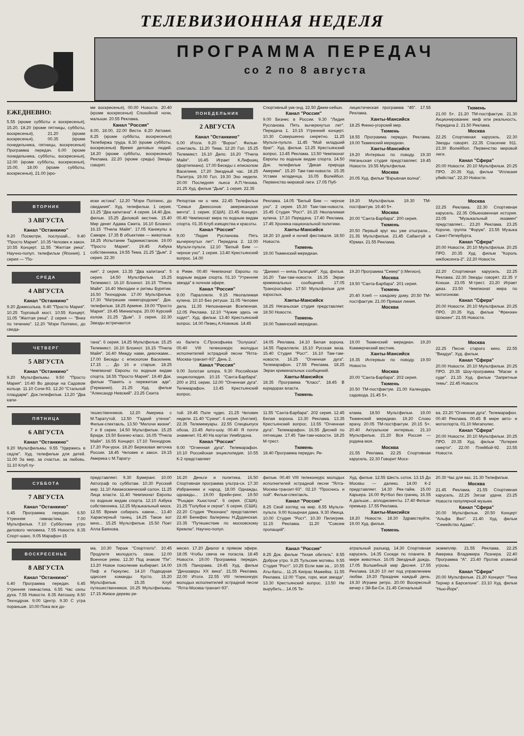ТЕЛЕВИЗИОННАЯ НЕДЕЛЯ
ПРОГРАММА ПЕРЕДАЧ
со 2 по 8 августа
ЕЖЕДНЕВНО:
5.55 (кроме субботы и воскресенья), 15.20, 18.20 (кроме пятницы, субботы, воскресенья), 21.20 (кроме воскресенья), 00.35 (кроме понедельника, пятницы, воскресенья) Программа передач. 6.00 (кроме понедельника, субботы, воскресенья), 12.00 (кроме субботы, воскресенья), 15.00, 18.00 (кроме субботы, воскресенья), 21.00 (кро-
ме воскресенья), 00.00 Новости. 20.40 (кроме воскресенья) Спокойной ночи, малыши. 20.55 Реклама.
Канал "Россия"
8.00, 18.00, 22.00 Вести. 8.20 Автомиг. 8.25 (кроме субботы, воскресенья) Телебиржа труда. 8.30 (кроме субботы, воскресенья) Время деловых людей. 18.20 (кроме субботы, воскресенья) Реклама. 22.20 (кроме среды) Звезды говорят.
ПОНЕДЕЛЬНИК
2 АВГУСТА
Канал "Останкино"
6.00 Итоги. 9.20 "Ворон". Фильм-спектакль. 11.20 Тема. 12.20 Гол. 15.25 Телемикст. 16.10 Дело. 16.20 "Пчела Майя". 16.45 Играет К.Лифшиц (фортепиано). 17.00 Беседы с епископом Василием. 17.20 Звездный час. 18.25 Палитра. 19.00 Гол. 19.30 Эхо недели. 20.00 Последняя пьеса А.П.Чехова. 21.25 Худ. фильм "Дым". 1 серия. 22.35
Спортивный уик-энд. 22.50 Джем-сейшн.
Канал "Россия"
9.00 Бизнес в России. 9.30 "Лидия Русланова. Пять вычеркнутых лет". Передача 1. 10.15 Утренний концерт. 10.30 Совершенно секретно. 11.25 Мульти-пульти. 11.45 "Мой младший брат". Худ. фильм. 13.25 Крестьянский вопрос. 13.45 Реклама. 13.50 Чемпионат Европы по водным видам спорта. 14.50 Док. телефильм "Дикая природа Америки". 15.20 Там-там-новости. 15.35 Устами младенца. 16.05 Волейбол. Первенство мировой лиги. 17.05 Пуб-
лицистическая программа "45". 17.55 Реклама.
Ханты-Мансийск
18.25 Финно-угорский мир.
Тюмень
18.55 Программа передач. Реклама. 19.00 Тюменский меридиан.
Ханты-Мансийск
19.20 Интервью по поводу. 19.30 Няганьская студия представляет. 19.45 Новости. 19.55 Мультфильм.
Москва
20.05 Худ. фильм "Взрывная волна".
Тюмень
21.00 5+. 21.20 ТМ-постфактум. 21.30 Акционирование: миф или реальность. Передача 2. 21.50 Реклама.
Москва
22.25 Спортивная карусель. 22.30 Звезды говорят. 22.35 Спасение 911. 23.30 Волейбол. Первенство мировой лиги.
Канал "Сфера"
20.00 Новости. 20.10 Мультфильм. 20.25 ПРО. 20.35 Худ. фильм "Иллюзия убийства". 22.20 Новости.
ВТОРНИК
3 АВГУСТА
Канал "Останкино"
9.20 Посмотри, послушай... 9.40 "Просто Мария". 10.35 Человек и закон. 10.55 Концерт. 11.55 "Желтая река". Научно-попул. телефильм (Япония). 1 серия — "По-
иски истока". 12.20 "Мэри Поппинс, до свидания". Худ. телефильм. 1 серия. 13.25 "Два капитана". 4 серия. 14.40 Док. фильм. 15.25 Деловой вестник. 15.40 Мир денег Адама Смита. 16.10 Блокнот. 16.15 "Пчела Майя". 17.05 Каникулы в Самаре. 17.35 В объективе — животные. 18.25 Испытание Таджикистаном. 19.00 "Просто Мария". 19.45 Азбука собственника. 19.55 Тема. 21.25 "Дым". 2 серия. 22.30
Репортаж ни о чем. 22.45 Телефильм "Семья Джексонов: американская мечта". 1 серия. (США). 23.45 Концерт. 00.40 Чемпионат мира по водным видам спорта. 01.35 Клуб изящества и красоты.
Канал "Россия"
9.00 "Лидия Русланова. Пять вычеркнутых лет". Передача 2. 12.00 Мульти-пульти. 12.10 "Белый Бим — черное ухо". 1 серия. 13.40 Крестьянский вопрос. 14.00
Реклама. 14.05 "Белый Бим — черное ухо". 2 серия. 15.30 Там-там-новости. 15.45 Студия "Рост". 16.15 Неопалимая купина. 17.10 Передача. 17.40 Реклама. 17.45 Хроника национальной политики.
Ханты-Мансийск
18.20 10 дней и ночей фестиваля. 18.50 Новости.
Тюмень
19.00 Тюменский меридиан.
19.20 Мультфильм. 19.30 ТМ-постфактум. 19.40 5+.
Москва
20.00 "Санта-Барбара". 200 серия.
Тюмень
20.50 Первый круг мы уже отыграли... 21.35 Мультфильм. 21.45 Сабантуй в Юрмах. 21.55 Реклама.
Москва
22.25 Реклама. 22.30 Спортивная карусель. 22.35 Обыкновенная история. 23.05 "Музыкальный экзамен" представляет... 23.20 Реклама. 23.25 Короче, группа "Форум". 23.55 Музыка Санкт-Петербурга.
Канал "Сфера"
20.00 Новости. 20.10 Мультфильм. 20.25 ПРО. 20.35 Худ. фильм "Король кикбоксинга-2". 22.20 Новости.
СРЕДА
4 АВГУСТА
Канал "Останкино"
9.20 Домисолька. 9.40 "Просто Мария". 10.25 Торговый мост. 10.55 Концерт. 11.05 "Желтая река". 2 серия — "Вниз по течению". 12.20 "Мэри Поппинс, до свида-
ния". 2 серия. 13.35 "Два капитана". 5 серия. 14.50 Мультфильм. 15.25 Телемикст. 16.10 Блокнот. 16.15 "Пчела Майя". 16.40 Мелодии и ритмы Бурятии. 16.50 Технодром. 17.00 Мультфильм. 17.30 "Матрешки нижегородские". Док. телефильм. 18.25 Армяне. 19.00 "Просто Мария". 19.45 Миниатюра. 20.00 Курский излом. 21.25 "Дым". 3 серия. 22.30 Звезды встречаются
в Риме. 00.40 Чемпионат Европы по водным видам спорта. 01.10 "Утренняя звезда" в ночном эфире.
Канал "Россия"
9.00 Параллели. 9.15 Неопалимая купина. 10.10 Без ретуши. 11.05 Человек дела. 11.35 Непознанная Вселенная. 12.05 Реклама. 12.10 "Чужие здесь не ходят". Худ. фильм. 13.40 Крестьянский вопрос. 14.00 Певец А.Новиков. 14.45
"Даниил — князь Галицкий". Худ. фильм. 16.20 Там-там-новости. 16.35 Экран криминальных сообщений. 17.05 Трансросэфир. 17.50 Мультфильм для взрослых.
Ханты-Мансийск
18.25 Няганьская студия представляет. 18.50 Новости.
Тюмень
19.00 Тюменский меридиан.
19.20 Программа "Север" (г.Мегион).
Москва
19.50 "Санта-Барбара". 201 серия.
Тюмень
20.40 Хлеб — каждому дому. 20.50 ТМ-постфактум. 21.00 Прямая линия.
Москва
22.20 Спортивная карусель. 22.25 Реклама. 22.30 Звезды говорят. 22.35 У Ксюши. 23.05 М-трест. 23.20 Играет джаз. 23.50 Чемпионат мира по мотогонкам.
Канал "Сфера"
20.00 Новости. 20.10 Мультфильм. 20.25 ПРО. 20.35 Худ. фильм "Френхен Шлюхен". 21.55 Новости.
ЧЕТВЕРГ
5 АВГУСТА
Канал "Останкино"
9.20 Мультфильмы. 9.50 "Просто Мария". 10.40 Во дворце на Садовом кольце. 11.10 Сочи-93. 12.20 "Стальной плацдарм". Док.телефильм. 13.20 "Два капи-
тана". 6 серия. 14.25 Мультфильм. 15.25 Телемикст. 16.10 Блокнот. 16.15 "Пчела Майя". 16.40 Между нами, девочками... 17.00 Беседы с епископом Василием. 17.15 ... До 16 и старше. 18.25 Чемпионат Европы по водным видам спорта. 18.55 "Просто Мария". 19.40 Док. фильм "Память о пережитом аде". (Германия). 21.25 Худ. фильм "Александр Невский". 23.25 Сюита
из балета С.Прокофьева "Золушка". 00.40 VIII телеконкурс молодых исполнителей эстрадной песни "Ялта-Москва-транзит-93". День 2.
Канал "Россия"
9.00 Золотая шпора. 9.30 Российская энциклопедия. 10.15 "Санта-Барбара". 200 и 201 серии. 12.00 "Огненная дуга". Телемарафон. 13.45 Крестьянский вопрос.
14.05 Реклама. 14.10 Белая ворона. 14.55 Параллели. 15.10 Русская виза. 15.40 Студия "Рост". 16.10 Там-там-новости. 16.25 "Огненная дуга". Телемарафон. 17.55 Реклама. 18.25 Экран криминальных сообщений.
Ханты-Мансийск
18.35 Программа "Класс". 18.45 В коридорах власти.
Тюмень
19.00 Тюменский меридиан. 19.20 Коммерческий вестник.
Ханты-Мансийск
19.35 Интервью по поводу. 19.50 Новости.
Москва
20.00 "Санта-Барбара". 202 серия.
Тюмень
20.50 ТМ-постфактум. 21.00 Календарь садовода. 21.45 5+.
Москва
22.25 Песни старого кино. 22.55 "Виадук". Худ. фильм.
Канал "Сфера"
20.00 Новости. 20.10 Мультфильм. 20.25 ПРО. 20.35 Шоу-программа "Маски в суде". 21.15 Худ. фильм "Запретные темы". 22.45 Новости.
ПЯТНИЦА
6 АВГУСТА
Канал "Останкино"
9.20 Мультфильмы. 9.55 "Удержись в седле". Худ. телефильм для детей. 11.00 За мир, за счастье, за любовь. 11.10 Клуб пу-
тешественников. 12.20 Америка с М.Таратутой. 12.50 "Гадкий утенок". Фильм-спектакль. 13.50 "Мелочи жизни". 7 и 8 серии. 14.50 Мультфильм. 15.25 Бридж. 15.50 Бизнес-класс. 16.05 "Пчела Майя". 16.55 Концерт. 17.10 Технодром. 17.20 Рок-урок. 18.20 Березовая веточка России. 18.45 Человек и закон. 19.15 Америка с М.Тарату-
той. 19.45 Поле чудес. 21.25 Человек недели. 21.40 "Суини". 6 серия. (Англия). 22.35 Телемемуары. 22.55 Спецвыпуск обоза. 23.45 Авто-шоу. 00.40 Я почти знаменит. 01.40 На кортах Уимблдона.
Канал "Россия"
9.00 "Огненная дуга". Телемарафон. 10.10 Российская энциклопедия. 10.55 К-2 представляет
11.55 "Санта-Барбара". 202 серия. 12.45 Белая ворона. 13.30 Реклама. 13.35 Крестьянский вопрос. 13.55 "Огненная дуга". Телемарафон. 16.55 Дисней по пятницам. 17.45 Там-там-новости. 18.25 М-трест.
Тюмень
18.40 Программа передач. Ре-
клама. 18.50 Мультфильм. 19.00 Тюменский меридиан. 19.20 Слово врачу. 20.05 ТМ-постфактум. 20.15 5+. 20.40 Актуальное интервью. 21.10 Мультфильм. 21.20 Вся Россия — родина моя.
Москва
21.55 Реклама. 22.25 Спортивная карусель. 22.30 Говорит Моск-
ва. 23.20 "Огненная дуга". Телемарафон. 00.40 Реклама. 00.45 В мире авто- и мотоспорта. 01.10 Мегаполис.
Канал "Сфера"
20.00 Новости. 20.10 Мультфильм. 20.25 ПРО. 20.35 Худ. фильм "Лотерея смерти". 22.00 Плейбой-92. 23.55 Новости.
СУББОТА
7 АВГУСТА
Канал "Останкино"
6.45 Программа передач. 6.50 Утренняя гимнастика. 7.00 Мультфильм. 7.10 Субботнее утро делового человека. 7.55 Новости. 8.35 Спорт-шанс. 9.05 Марафон-15
представляет. 9.30 Бумеранг. 10.00 Автограф по субботам. 10.30 Русский мир. 11.10 Авиакосмический салон. 11.25 Лица власти. 11.40 Чемпионат Европы по водным видам спорта. 12.10 Азбука собственника. 12.25 Музыкальный киоск. 12.55 Время собирать камни... 13.40 Характерный танец. 14.25 Такое вот кино... 15.25 Мультфильм. 15.50 Поет Алла Баянова.
16.20 Деньги и политика. 16.50 Спортивная программа ультра-си. 17.30 Избранники и народ. 18.00 Однажды, однажды... 19.00 Брейн-ринг. 19.50 "Рыцари Хьюстона". 6 серия. (США). 21.25 "Голубое и серое". 6 серия. (США). 22.20 Студия "Резонанс" представляет. 22.40 Бенефис балерины Н.Дудинская. 23.35 "Путешествие по московскому Кремлю". Научно-попул.
фильм. 00.40 VIII телеконкурс молодых исполнителей эстрадной песни "Ялта-Москва-транзит-93". 02.10 "Проснись и пой". Фильм-спектакль.
Канал "Россия"
8.25 Свой взгляд на мир. 8.55 Мульти-пульти. 9.00 Козырная дама. 9.30 Ижица. 10.00 Студия "Рост". 10.30 Пилигрим. 11.15 Реклама. 11.20 "Совсем пропащий".
Худ. фильм. 12.55 Шесть соток. 13.15 До Москвы — далеко. 14.00 К-2 представляет. 14.30 Рек-тайм. 15.00 Карьера. 16.00 Футбол без границ. 16.55 А дальше... аплодисменты. 17.40 Фильм-премьер. 17.55 Реклама.
Ханты-Мансийск
18.20 Новости. 18.30 Здравствуйте. 19.00 Худ. фильм.
Тюмень
20.30 Час для вас. 21.30 Телефильм.
Москва
21.45 Реклама. 21.55 Спортивная карусель. 22.25 Зигзаг удачи. 23.25 Новости популярной музыки.
Канал "Сфера"
20.00 Мультфильм. 20.50 Концерт "Альфа Вил". 21.40 Худ. фильм "Семейство Адамс".
ВОСКРЕСЕНЬЕ
8 АВГУСТА
Канал "Останкино"
6.40 Программа передач. 6.45 Утренняя гимнастика. 6.55 Час силы духа. 7.55 Новости. 8.35 Автошоу. 8.50 Технодром. 9.00 Центр. 9.30 С утра пораньше. 10.00 Пока все до-
ма. 10.30 Тираж "Спортлото". 10.45 Продлите молодость свою. 12.00 Военное ревю. 12.30 Под знаком "Пи". 13.20 Новое поколение выбирает. 14.00 Пиф и Геркулес. 14.10 Подводная одиссея команды Кусто. 15.20 Мультфильм. 15.35 Клуб путешественников. 16.25 Мультфильмы. 17.15 Живое дерево ре-
месел. 17.20 Диалог в прямом эфире. 18.05 Чтобы свеча не погасла. 18.45 Новости. 19.00 Программа передач. 19.05 Панорама. 19.45 Худ. фильм "Динозавры XX века". 21.55 Реклама. 22.00 Итоги. 22.55 VIII телеконкурс молодых исполнителей эстрадной песни "Ялта-Москва-транзит-93".
Канал "Россия"
8.25 Док. фильм "Тихая обитель". 8.55 Доброе утро. 9.25 Тульские мотивы. 9.55 Студия "Рост". 10.25 Если вам за... 10.55 Аты-баты... 11.25 Кипрас Мажейка. 11.55 Реклама. 12.00 "Гори, гори, моя звезда". 13.30 Крестьянский вопрос. 13.50 Не вырубить... 14.05 Те-
атральный разъезд. 14.30 Спортивная карусель. 14.35 Соседи по планете. В мире животных. 16.05 Звездный дождь. 17.05 Волшебный мир Диснея. 17.55 Реклама. 18.20 10 лет под управлением любви. 19.20 Праздник каждый день. 19.30 Играем ретро. 20.00 Воскресный вечер с Эй-Би-Си. 21.45 Сигнальный
экземпляр. 21.55 Реклама. 22.25 Америка Владимира Познера. 22.40 Программа "А". 23.40 Против атомной угрозы.
Канал "Сфера"
20.00 Мультфильм. 21.20 Концерт "Тина Тернер в Барселоне". 23.10 Худ. фильм "Нью-Йорк".